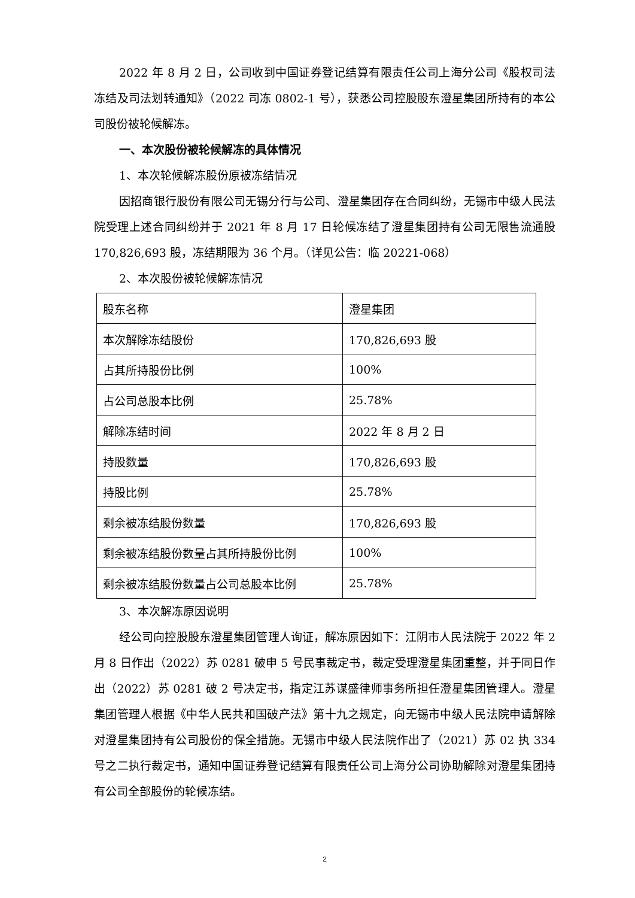2022 年 8 月 2 日，公司收到中国证券登记结算有限责任公司上海分公司《股权司法冻结及司法划转通知》（2022 司冻 0802-1 号），获悉公司控股股东澄星集团所持有的本公司股份被轮候解冻。
一、本次股份被轮候解冻的具体情况
1、本次轮候解冻股份原被冻结情况
因招商银行股份有限公司无锡分行与公司、澄星集团存在合同纠纷，无锡市中级人民法院受理上述合同纠纷并于 2021 年 8 月 17 日轮候冻结了澄星集团持有公司无限售流通股 170,826,693 股，冻结期限为 36 个月。（详见公告：临 20221-068）
2、本次股份被轮候解冻情况
| 股东名称 | 澄星集团 |
| 本次解除冻结股份 | 170,826,693 股 |
| 占其所持股份比例 | 100% |
| 占公司总股本比例 | 25.78% |
| 解除冻结时间 | 2022 年 8 月 2 日 |
| 持股数量 | 170,826,693 股 |
| 持股比例 | 25.78% |
| 剩余被冻结股份数量 | 170,826,693 股 |
| 剩余被冻结股份数量占其所持股份比例 | 100% |
| 剩余被冻结股份数量占公司总股本比例 | 25.78% |
3、本次解冻原因说明
经公司向控股股东澄星集团管理人询证，解冻原因如下：江阴市人民法院于 2022 年 2 月 8 日作出（2022）苏 0281 破申 5 号民事裁定书，裁定受理澄星集团重整，并于同日作出（2022）苏 0281 破 2 号决定书，指定江苏谋盛律师事务所担任澄星集团管理人。澄星集团管理人根据《中华人民共和国破产法》第十九之规定，向无锡市中级人民法院申请解除对澄星集团持有公司股份的保全措施。无锡市中级人民法院作出了（2021）苏 02 执 334 号之二执行裁定书，通知中国证券登记结算有限责任公司上海分公司协助解除对澄星集团持有公司全部股份的轮候冻结。
2